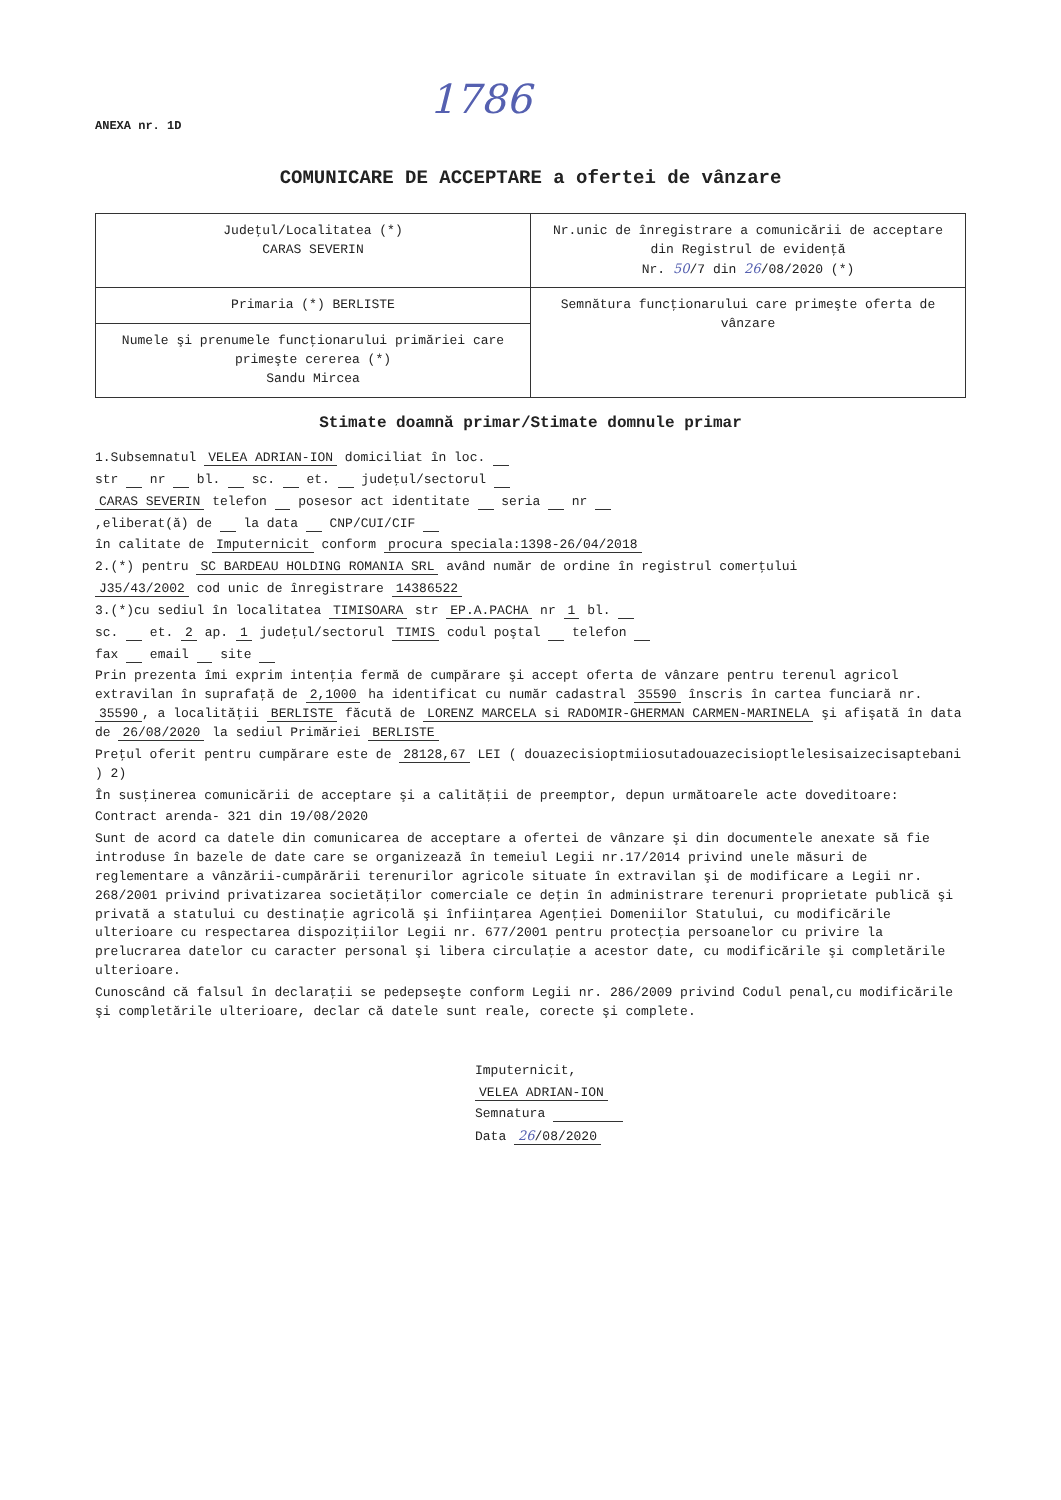1786
ANEXA nr. 1D
COMUNICARE DE ACCEPTARE a ofertei de vânzare
| Judeţul/Localitatea (*) CARAS SEVERIN | Nr.unic de înregistrare a comunicării de acceptare din Registrul de evidenţă Nr. 50 /7 din 26 /08/2020 (*) |
| Primaria (*) BERLISTE | Semnătura funcţionarului care primeşte oferta de vânzare |
| Numele şi prenumele funcţionarului primăriei care primeşte cererea (*) Sandu Mircea | |
Stimate doamnă primar/Stimate domnule primar
1.Subsemnatul VELEA ADRIAN-ION domiciliat în loc.
str nr bl. sc. et. judeţul/sectorul
CARAS SEVERIN telefon posesor act identitate seria nr
,eliberat(ă) de la data CNP/CUI/CIF
în calitate de Imputernicit conform procura speciala:1398-26/04/2018
2.(*) pentru SC BARDEAU HOLDING ROMANIA SRL având număr de ordine în registrul comerţului
J35/43/2002 cod unic de înregistrare 14386522
3.(*)cu sediul în localitatea TIMISOARA str EP.A.PACHA nr 1 bl.
sc. et. 2 ap. 1 judeţul/sectorul TIMIS codul poştal telefon
fax email site
Prin prezenta îmi exprim intenţia fermă de cumpărare şi accept oferta de vânzare pentru terenul agricol extravilan în suprafaţă de 2,1000 ha identificat cu număr cadastral 35590 înscris în cartea funciară nr. 35590, a localităţii BERLISTE făcută de LORENZ MARCELA si RADOMIR-GHERMAN CARMEN-MARINELA şi afişată în data de 26/08/2020 la sediul Primăriei BERLISTE
Preţul oferit pentru cumpărare este de 28128,67 LEI ( douazecisioptmiiosutadouazecisioptlelesisaizecisaptebani ) 2)
În susţinerea comunicării de acceptare şi a calităţii de preemptor, depun următoarele acte doveditoare:
Contract arenda- 321 din 19/08/2020
Sunt de acord ca datele din comunicarea de acceptare a ofertei de vânzare şi din documentele anexate să fie introduse în bazele de date care se organizează în temeiul Legii nr.17/2014 privind unele măsuri de reglementare a vânzării-cumpărării terenurilor agricole situate în extravilan şi de modificare a Legii nr. 268/2001 privind privatizarea societăţilor comerciale ce deţin în administrare terenuri proprietate publică şi privată a statului cu destinaţie agricolă şi înfiinţarea Agenţiei Domeniilor Statului, cu modificările ulterioare cu respectarea dispoziţiilor Legii nr. 677/2001 pentru protecţia persoanelor cu privire la prelucrarea datelor cu caracter personal şi libera circulaţie a acestor date, cu modificările şi completările ulterioare.
Cunoscând că falsul în declaraţii se pedepseşte conform Legii nr. 286/2009 privind Codul penal,cu modificările şi completările ulterioare, declar că datele sunt reale, corecte şi complete.
Imputernicit,
VELEA ADRIAN-ION
Semnatura
Data 26/08/2020